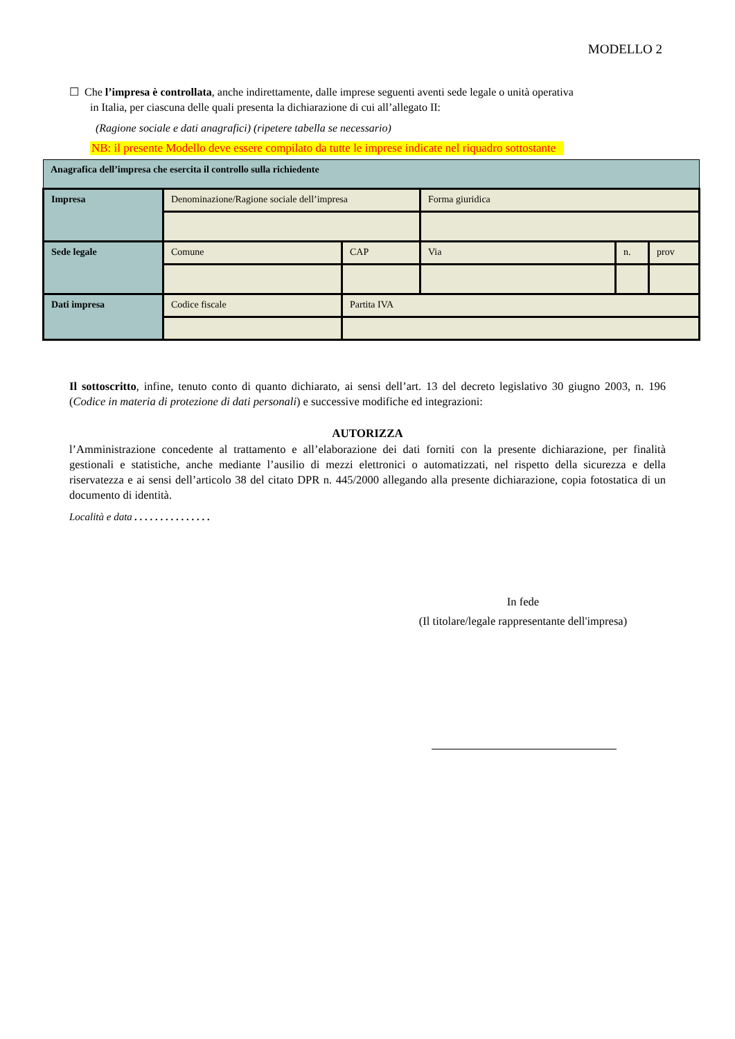MODELLO 2
☐ Che l’impresa è controllata, anche indirettamente, dalle imprese seguenti aventi sede legale o unità operativa
in Italia, per ciascuna delle quali presenta la dichiarazione di cui all’allegato II:
(Ragione sociale e dati anagrafici) (ripetere tabella se necessario)
NB: il presente Modello deve essere compilato da tutte le imprese indicate nel riquadro sottostante
| Anagrafica dell’impresa che esercita il controllo sulla richiedente | | | | | |
| Impresa | Denominazione/Ragione sociale dell’impresa | | Forma giuridica | | |
| Sede legale | Comune | CAP | Via | n. | prov |
| Dati impresa | Codice fiscale | Partita IVA | | | |
Il sottoscritto, infine, tenuto conto di quanto dichiarato, ai sensi dell’art. 13 del decreto legislativo 30 giugno 2003, n. 196 (Codice in materia di protezione di dati personali) e successive modifiche ed integrazioni:
AUTORIZZA
l’Amministrazione concedente al trattamento e all’elaborazione dei dati forniti con la presente dichiarazione, per finalità gestionali e statistiche, anche mediante l’ausilio di mezzi elettronici o automatizzati, nel rispetto della sicurezza e della riservatezza e ai sensi dell’articolo 38 del citato DPR n. 445/2000 allegando alla presente dichiarazione, copia fotostatica di un documento di identità.
Località e data . . . . . . . . . . . . . . .
In fede
(Il titolare/legale rappresentante dell'impresa)